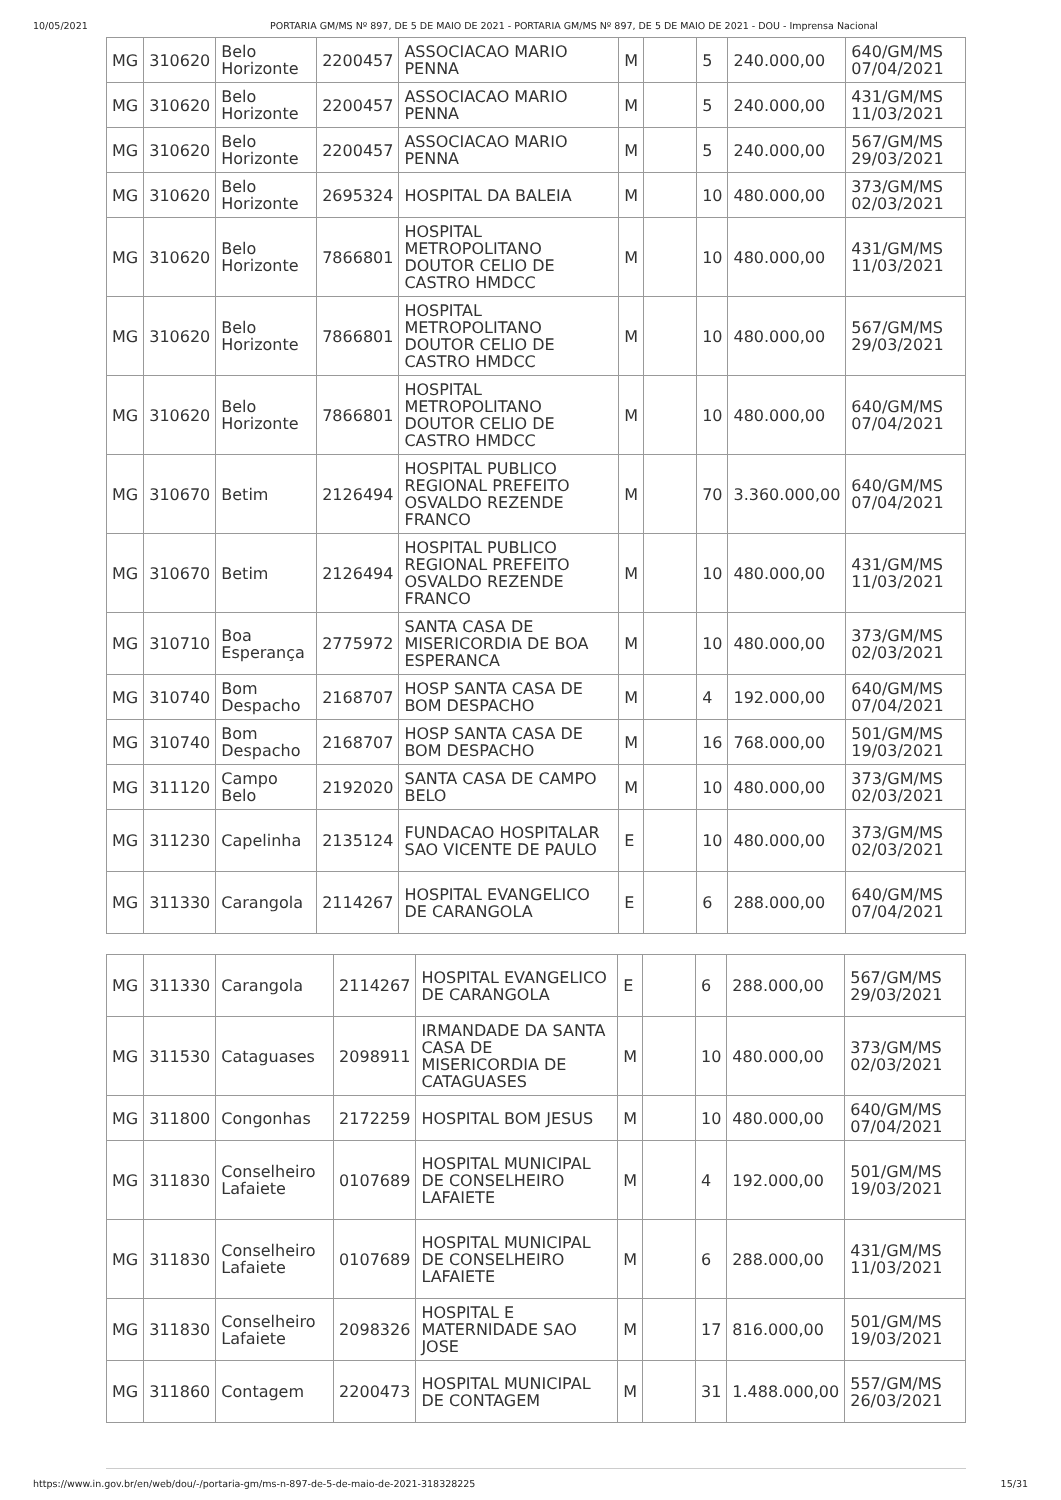10/05/2021 PORTARIA GM/MS Nº 897, DE 5 DE MAIO DE 2021 - PORTARIA GM/MS Nº 897, DE 5 DE MAIO DE 2021 - DOU - Imprensa Nacional
| MG | 310620 | Belo Horizonte | 2200457 | ASSOCIACAO MARIO PENNA | M | | 5 | 240.000,00 | 640/GM/MS 07/04/2021 |
| MG | 310620 | Belo Horizonte | 2200457 | ASSOCIACAO MARIO PENNA | M | | 5 | 240.000,00 | 431/GM/MS 11/03/2021 |
| MG | 310620 | Belo Horizonte | 2200457 | ASSOCIACAO MARIO PENNA | M | | 5 | 240.000,00 | 567/GM/MS 29/03/2021 |
| MG | 310620 | Belo Horizonte | 2695324 | HOSPITAL DA BALEIA | M | | 10 | 480.000,00 | 373/GM/MS 02/03/2021 |
| MG | 310620 | Belo Horizonte | 7866801 | HOSPITAL METROPOLITANO DOUTOR CELIO DE CASTRO HMDCC | M | | 10 | 480.000,00 | 431/GM/MS 11/03/2021 |
| MG | 310620 | Belo Horizonte | 7866801 | HOSPITAL METROPOLITANO DOUTOR CELIO DE CASTRO HMDCC | M | | 10 | 480.000,00 | 567/GM/MS 29/03/2021 |
| MG | 310620 | Belo Horizonte | 7866801 | HOSPITAL METROPOLITANO DOUTOR CELIO DE CASTRO HMDCC | M | | 10 | 480.000,00 | 640/GM/MS 07/04/2021 |
| MG | 310670 | Betim | 2126494 | HOSPITAL PUBLICO REGIONAL PREFEITO OSVALDO REZENDE FRANCO | M | | 70 | 3.360.000,00 | 640/GM/MS 07/04/2021 |
| MG | 310670 | Betim | 2126494 | HOSPITAL PUBLICO REGIONAL PREFEITO OSVALDO REZENDE FRANCO | M | | 10 | 480.000,00 | 431/GM/MS 11/03/2021 |
| MG | 310710 | Boa Esperança | 2775972 | SANTA CASA DE MISERICORDIA DE BOA ESPERANCA | M | | 10 | 480.000,00 | 373/GM/MS 02/03/2021 |
| MG | 310740 | Bom Despacho | 2168707 | HOSP SANTA CASA DE BOM DESPACHO | M | | 4 | 192.000,00 | 640/GM/MS 07/04/2021 |
| MG | 310740 | Bom Despacho | 2168707 | HOSP SANTA CASA DE BOM DESPACHO | M | | 16 | 768.000,00 | 501/GM/MS 19/03/2021 |
| MG | 311120 | Campo Belo | 2192020 | SANTA CASA DE CAMPO BELO | M | | 10 | 480.000,00 | 373/GM/MS 02/03/2021 |
| MG | 311230 | Capelinha | 2135124 | FUNDACAO HOSPITALAR SAO VICENTE DE PAULO | E | | 10 | 480.000,00 | 373/GM/MS 02/03/2021 |
| MG | 311330 | Carangola | 2114267 | HOSPITAL EVANGELICO DE CARANGOLA | E | | 6 | 288.000,00 | 640/GM/MS 07/04/2021 |
| MG | 311330 | Carangola | 2114267 | HOSPITAL EVANGELICO DE CARANGOLA | E | | 6 | 288.000,00 | 567/GM/MS 29/03/2021 |
| MG | 311530 | Cataguases | 2098911 | IRMANDADE DA SANTA CASA DE MISERICORDIA DE CATAGUASES | M | | 10 | 480.000,00 | 373/GM/MS 02/03/2021 |
| MG | 311800 | Congonhas | 2172259 | HOSPITAL BOM JESUS | M | | 10 | 480.000,00 | 640/GM/MS 07/04/2021 |
| MG | 311830 | Conselheiro Lafaiete | 0107689 | HOSPITAL MUNICIPAL DE CONSELHEIRO LAFAIETE | M | | 4 | 192.000,00 | 501/GM/MS 19/03/2021 |
| MG | 311830 | Conselheiro Lafaiete | 0107689 | HOSPITAL MUNICIPAL DE CONSELHEIRO LAFAIETE | M | | 6 | 288.000,00 | 431/GM/MS 11/03/2021 |
| MG | 311830 | Conselheiro Lafaiete | 2098326 | HOSPITAL E MATERNIDADE SAO JOSE | M | | 17 | 816.000,00 | 501/GM/MS 19/03/2021 |
| MG | 311860 | Contagem | 2200473 | HOSPITAL MUNICIPAL DE CONTAGEM | M | | 31 | 1.488.000,00 | 557/GM/MS 26/03/2021 |
https://www.in.gov.br/en/web/dou/-/portaria-gm/ms-n-897-de-5-de-maio-de-2021-318328225 15/31